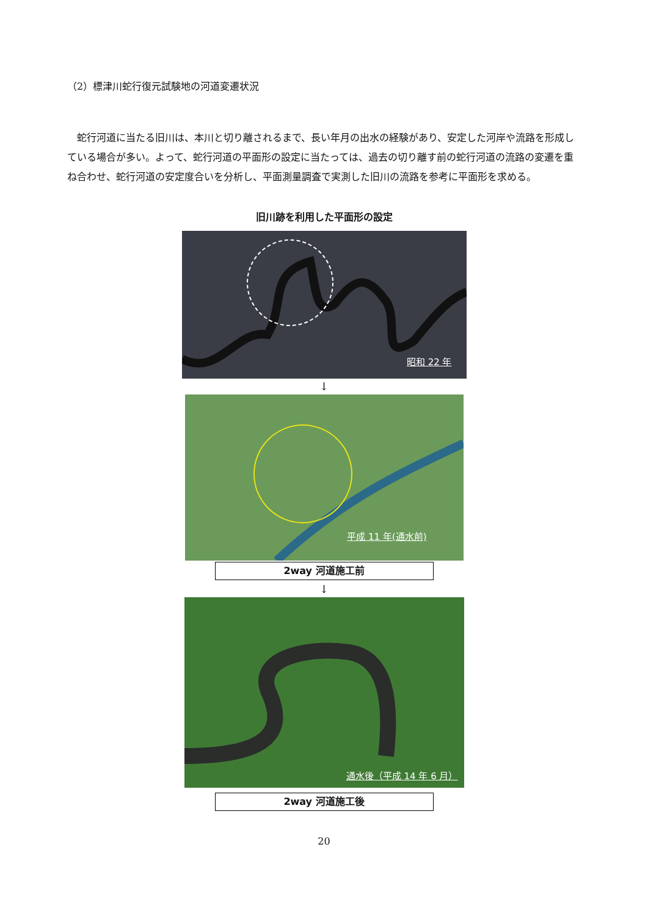（2）標津川蛇行復元試験地の河道変遷状況
蛇行河道に当たる旧川は、本川と切り離されるまで、長い年月の出水の経験があり、安定した河岸や流路を形成している場合が多い。よって、蛇行河道の平面形の設定に当たっては、過去の切り離す前の蛇行河道の流路の変遷を重ね合わせ、蛇行河道の安定度合いを分析し、平面測量調査で実測した旧川の流路を参考に平面形を求める。
旧川跡を利用した平面形の設定
昭和 22 年
↓
平成 11 年(通水前)
2way 河道施工前
↓
通水後（平成 14 年 6 月）
2way 河道施工後
20